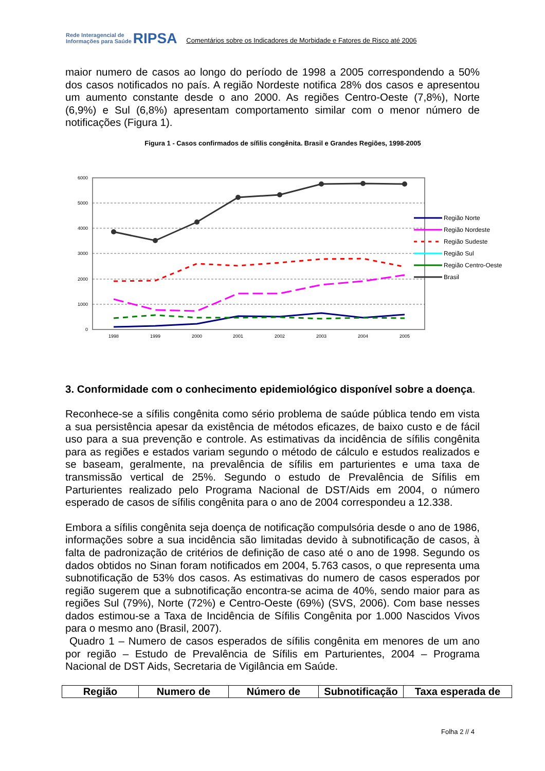Rede Interagencial de
Informações para Saúde
RIPSA
Comentários sobre os Indicadores de Morbidade e Fatores de Risco até 2006
maior numero de casos ao longo do período de 1998 a 2005 correspondendo a 50% dos casos notificados no país. A região Nordeste notifica 28% dos casos e apresentou um aumento constante desde o ano 2000. As regiões Centro-Oeste (7,8%), Norte (6,9%) e Sul (6,8%) apresentam comportamento similar com o menor número de notificações (Figura 1).
Figura 1 - Casos confirmados de sífilis congênita. Brasil e Grandes Regiões, 1998-2005
6000
5000
4000
3000
2000
1000
0
1998
1999
2000
2001
2002
2003
2004
2005
Região Norte
Região Nordeste
Região Sudeste
Região Sul
Região Centro-Oeste
Brasil
3. Conformidade com o conhecimento epidemiológico disponível sobre a doença.
Reconhece-se a sífilis congênita como sério problema de saúde pública tendo em vista a sua persistência apesar da existência de métodos eficazes, de baixo custo e de fácil uso para a sua prevenção e controle. As estimativas da incidência de sífilis congênita para as regiões e estados variam segundo o método de cálculo e estudos realizados e se baseam, geralmente, na prevalência de sífilis em parturientes e uma taxa de transmissão vertical de 25%. Segundo o estudo de Prevalência de Sífilis em Parturientes realizado pelo Programa Nacional de DST/Aids em 2004, o número esperado de casos de sífilis congênita para o ano de 2004 correspondeu a 12.338.
Embora a sífilis congênita seja doença de notificação compulsória desde o ano de 1986, informações sobre a sua incidência são limitadas devido à subnotificação de casos, à falta de padronização de critérios de definição de caso até o ano de 1998. Segundo os dados obtidos no Sinan foram notificados em 2004, 5.763 casos, o que representa uma subnotificação de 53% dos casos. As estimativas do numero de casos esperados por região sugerem que a subnotificação encontra-se acima de 40%, sendo maior para as regiões Sul (79%), Norte (72%) e Centro-Oeste (69%) (SVS, 2006). Com base nesses dados estimou-se a Taxa de Incidência de Sífilis Congênita por 1.000 Nascidos Vivos para o mesmo ano (Brasil, 2007).
Quadro 1 – Numero de casos esperados de sífilis congênita em menores de um ano por região – Estudo de Prevalência de Sífilis em Parturientes, 2004 – Programa Nacional de DST Aids, Secretaria de Vigilância em Saúde.
| Região | Numero de | Número de | Subnotificação | Taxa esperada de |
| --- | --- | --- | --- | --- |
Folha 2 // 4